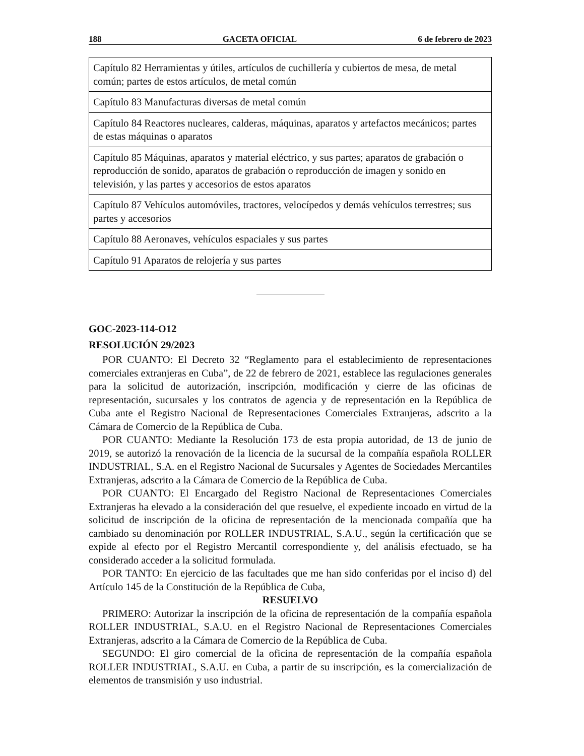188 GACETA OFICIAL 6 de febrero de 2023
| Capítulo 82 Herramientas y útiles, artículos de cuchillería y cubiertos de mesa, de metal común; partes de estos artículos, de metal común |
| Capítulo 83 Manufacturas diversas de metal común |
| Capítulo 84 Reactores nucleares, calderas, máquinas, aparatos y artefactos mecánicos; partes de estas máquinas o aparatos |
| Capítulo 85 Máquinas, aparatos y material eléctrico, y sus partes; aparatos de grabación o reproducción de sonido, aparatos de grabación o reproducción de imagen y sonido en televisión, y las partes y accesorios de estos aparatos |
| Capítulo 87 Vehículos automóviles, tractores, velocípedos y demás vehículos terrestres; sus partes y accesorios |
| Capítulo 88 Aeronaves, vehículos espaciales y sus partes |
| Capítulo 91 Aparatos de relojería y sus partes |
GOC-2023-114-O12
RESOLUCIÓN 29/2023
POR CUANTO: El Decreto 32 “Reglamento para el establecimiento de representaciones comerciales extranjeras en Cuba”, de 22 de febrero de 2021, establece las regulaciones generales para la solicitud de autorización, inscripción, modificación y cierre de las oficinas de representación, sucursales y los contratos de agencia y de representación en la República de Cuba ante el Registro Nacional de Representaciones Comerciales Extranjeras, adscrito a la Cámara de Comercio de la República de Cuba.
POR CUANTO: Mediante la Resolución 173 de esta propia autoridad, de 13 de junio de 2019, se autorizó la renovación de la licencia de la sucursal de la compañía española ROLLER INDUSTRIAL, S.A. en el Registro Nacional de Sucursales y Agentes de Sociedades Mercantiles Extranjeras, adscrito a la Cámara de Comercio de la República de Cuba.
POR CUANTO: El Encargado del Registro Nacional de Representaciones Comerciales Extranjeras ha elevado a la consideración del que resuelve, el expediente incoado en virtud de la solicitud de inscripción de la oficina de representación de la mencionada compañía que ha cambiado su denominación por ROLLER INDUSTRIAL, S.A.U., según la certificación que se expide al efecto por el Registro Mercantil correspondiente y, del análisis efectuado, se ha considerado acceder a la solicitud formulada.
POR TANTO: En ejercicio de las facultades que me han sido conferidas por el inciso d) del Artículo 145 de la Constitución de la República de Cuba,
RESUELVO
PRIMERO: Autorizar la inscripción de la oficina de representación de la compañía española ROLLER INDUSTRIAL, S.A.U. en el Registro Nacional de Representaciones Comerciales Extranjeras, adscrito a la Cámara de Comercio de la República de Cuba.
SEGUNDO: El giro comercial de la oficina de representación de la compañía española ROLLER INDUSTRIAL, S.A.U. en Cuba, a partir de su inscripción, es la comercialización de elementos de transmisión y uso industrial.